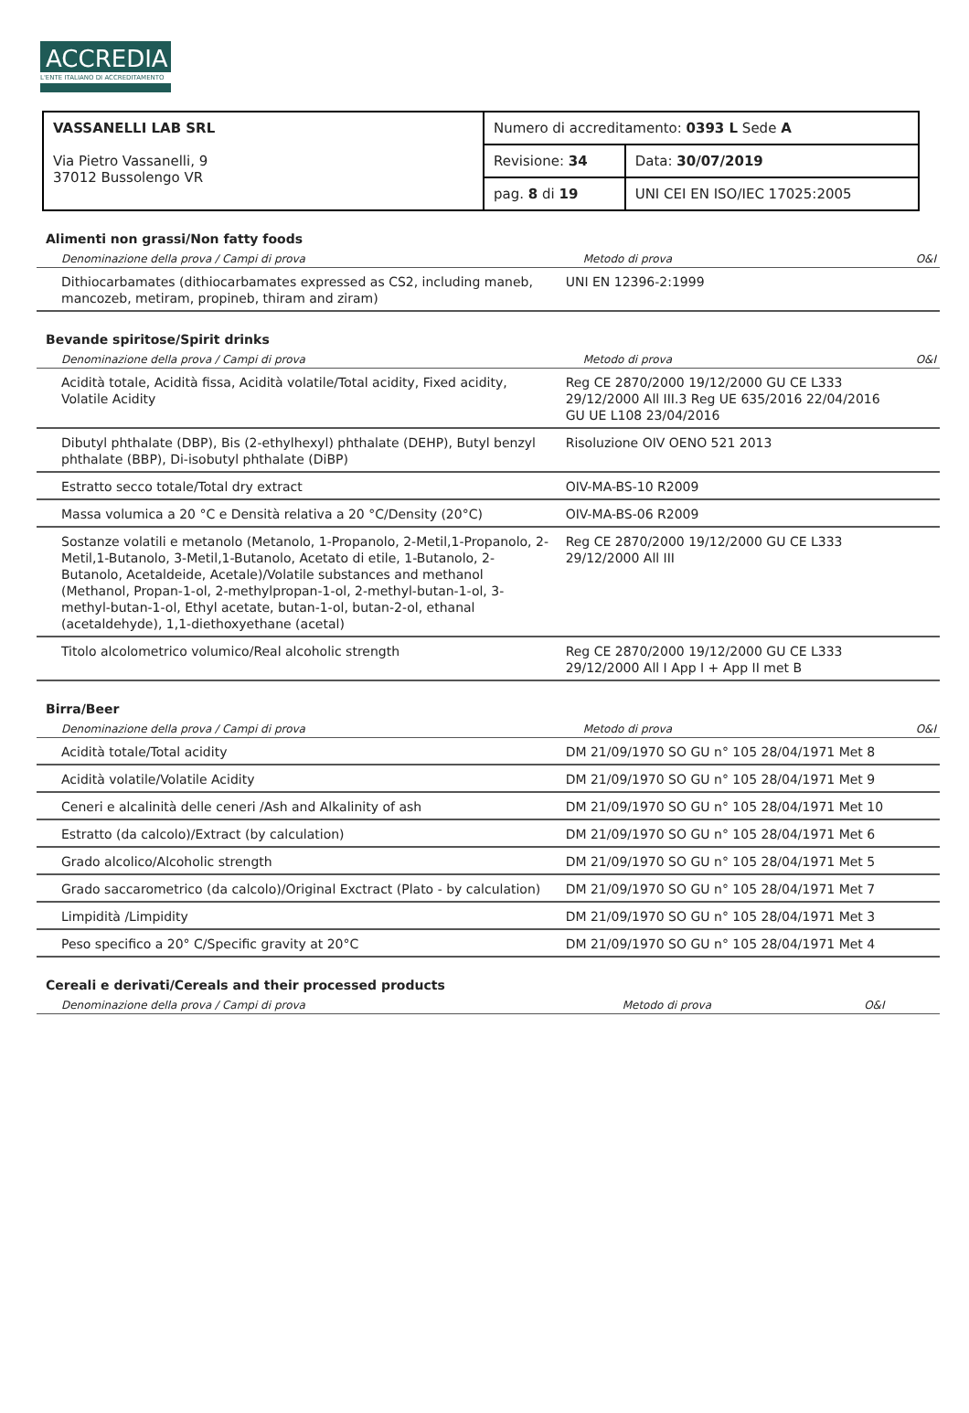ACCREDIA
L'ENTE ITALIANO DI ACCREDITAMENTO
| VASSANELLI LAB SRL Via Pietro Vassanelli, 9 37012 Bussolengo VR | Numero di accreditamento: 0393 L Sede A | |
| | Revisione: 34 | Data: 30/07/2019 |
| | pag. 8 di 19 | UNI CEI EN ISO/IEC 17025:2005 |
Alimenti non grassi/Non fatty foods
| Denominazione della prova / Campi di prova | Metodo di prova | O&I |
| --- | --- | --- |
| Dithiocarbamates (dithiocarbamates expressed as CS2, including maneb, mancozeb, metiram, propineb, thiram and ziram) | UNI EN 12396-2:1999 | |
Bevande spiritose/Spirit drinks
| Denominazione della prova / Campi di prova | Metodo di prova | O&I |
| --- | --- | --- |
| Acidità totale, Acidità fissa, Acidità volatile/Total acidity, Fixed acidity, Volatile Acidity | Reg CE 2870/2000 19/12/2000 GU CE L333 29/12/2000 All III.3 Reg UE 635/2016 22/04/2016 GU UE L108 23/04/2016 | |
| Dibutyl phthalate (DBP), Bis (2-ethylhexyl) phthalate (DEHP), Butyl benzyl phthalate (BBP), Di-isobutyl phthalate (DiBP) | Risoluzione OIV OENO 521 2013 | |
| Estratto secco totale/Total dry extract | OIV-MA-BS-10 R2009 | |
| Massa volumica a 20 °C e Densità relativa a 20 °C/Density (20°C) | OIV-MA-BS-06 R2009 | |
| Sostanze volatili e metanolo (Metanolo, 1-Propanolo, 2-Metil,1-Propanolo, 2-Metil,1-Butanolo, 3-Metil,1-Butanolo, Acetato di etile, 1-Butanolo, 2-Butanolo, Acetaldeide, Acetale)/Volatile substances and methanol (Methanol, Propan-1-ol, 2-methylpropan-1-ol, 2-methyl-butan-1-ol, 3-methyl-butan-1-ol, Ethyl acetate, butan-1-ol, butan-2-ol, ethanal (acetaldehyde), 1,1-diethoxyethane (acetal) | Reg CE 2870/2000 19/12/2000 GU CE L333 29/12/2000 All III | |
| Titolo alcolometrico volumico/Real alcoholic strength | Reg CE 2870/2000 19/12/2000 GU CE L333 29/12/2000 All I App I + App II met B | |
Birra/Beer
| Denominazione della prova / Campi di prova | Metodo di prova | O&I |
| --- | --- | --- |
| Acidità totale/Total acidity | DM 21/09/1970 SO GU n° 105 28/04/1971 Met 8 | |
| Acidità volatile/Volatile Acidity | DM 21/09/1970 SO GU n° 105 28/04/1971 Met 9 | |
| Ceneri e alcalinità delle ceneri /Ash and Alkalinity of ash | DM 21/09/1970 SO GU n° 105 28/04/1971 Met 10 | |
| Estratto (da calcolo)/Extract (by calculation) | DM 21/09/1970 SO GU n° 105 28/04/1971 Met 6 | |
| Grado alcolico/Alcoholic strength | DM 21/09/1970 SO GU n° 105 28/04/1971 Met 5 | |
| Grado saccarometrico (da calcolo)/Original Exctract (Plato - by calculation) | DM 21/09/1970 SO GU n° 105 28/04/1971 Met 7 | |
| Limpidità /Limpidity | DM 21/09/1970 SO GU n° 105 28/04/1971 Met 3 | |
| Peso specifico a 20° C/Specific gravity at 20°C | DM 21/09/1970 SO GU n° 105 28/04/1971 Met 4 | |
Cereali e derivati/Cereals and their processed products
| Denominazione della prova / Campi di prova | Metodo di prova | O&I |
| --- | --- | --- |